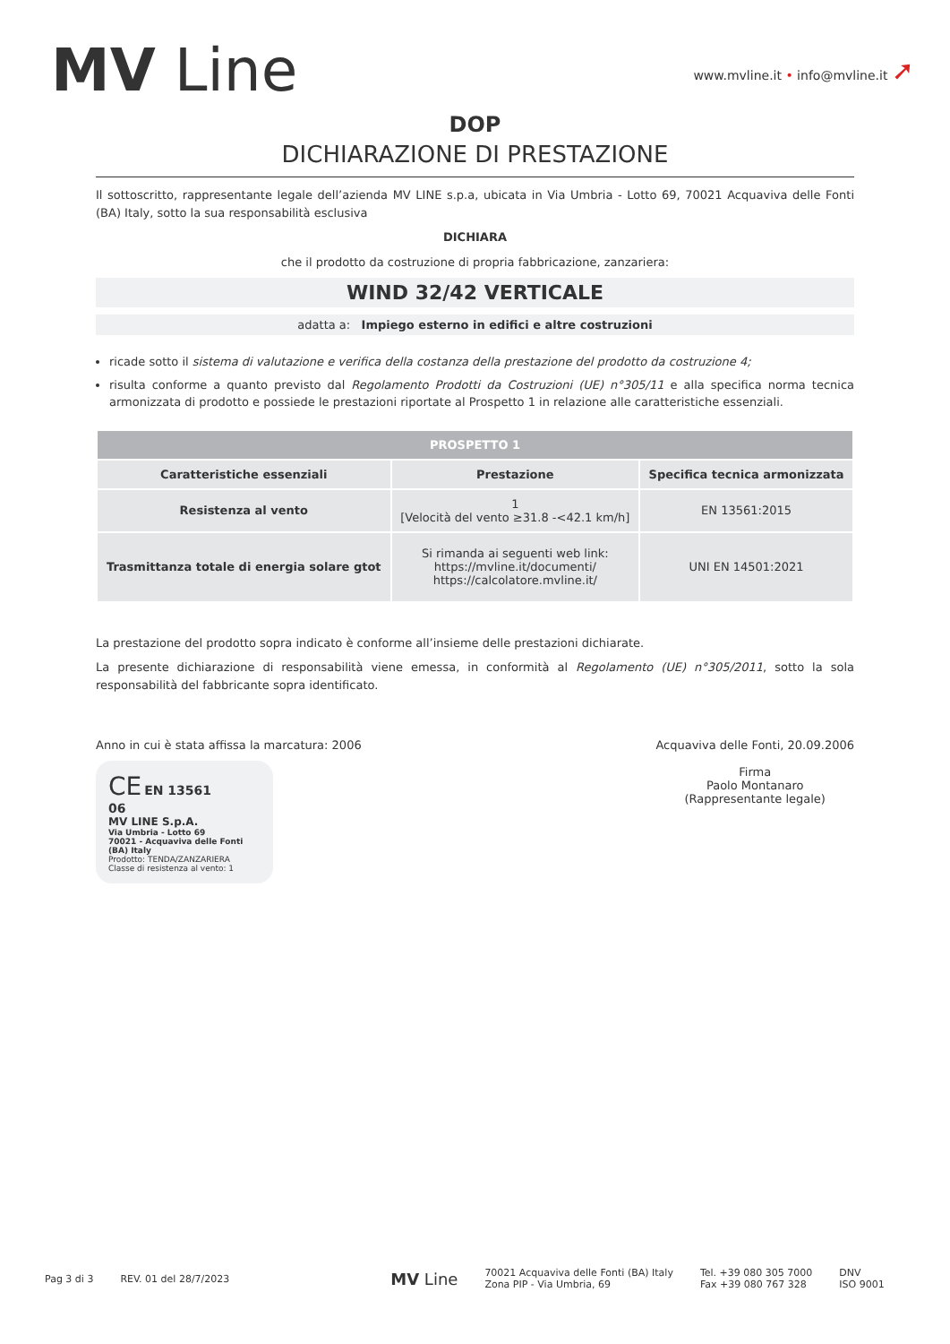MV Line
www.mvline.it • info@mvline.it ➚
DOP
DICHIARAZIONE DI PRESTAZIONE
Il sottoscritto, rappresentante legale dell’azienda MV LINE s.p.a, ubicata in Via Umbria - Lotto 69, 70021 Acquaviva delle Fonti (BA) Italy, sotto la sua responsabilità esclusiva
DICHIARA
che il prodotto da costruzione di propria fabbricazione, zanzariera:
WIND 32/42 VERTICALE
adatta a: Impiego esterno in edifici e altre costruzioni
ricade sotto il sistema di valutazione e verifica della costanza della prestazione del prodotto da costruzione 4;
risulta conforme a quanto previsto dal Regolamento Prodotti da Costruzioni (UE) n°305/11 e alla specifica norma tecnica armonizzata di prodotto e possiede le prestazioni riportate al Prospetto 1 in relazione alle caratteristiche essenziali.
| PROSPETTO 1 | | |
| --- | --- | --- |
| Caratteristiche essenziali | Prestazione | Specifica tecnica armonizzata |
| Resistenza al vento | 1 [Velocità del vento ≥31.8 -<42.1 km/h] | EN 13561:2015 |
| Trasmittanza totale di energia solare gtot | Si rimanda ai seguenti web link: https://mvline.it/documenti/ https://calcolatore.mvline.it/ | UNI EN 14501:2021 |
La prestazione del prodotto sopra indicato è conforme all’insieme delle prestazioni dichiarate.
La presente dichiarazione di responsabilità viene emessa, in conformità al Regolamento (UE) n°305/2011, sotto la sola responsabilità del fabbricante sopra identificato.
Anno in cui è stata affissa la marcatura: 2006
CE EN 13561
06
MV LINE S.p.A.
Via Umbria - Lotto 69
70021 - Acquaviva delle Fonti (BA) Italy
Prodotto: TENDA/ZANZARIERA
Classe di resistenza al vento: 1
Acquaviva delle Fonti, 20.09.2006
Firma
Paolo Montanaro
(Rappresentante legale)
Pag 3 di 3 REV. 01 del 28/7/2023 MV Line 70021 Acquaviva delle Fonti (BA) Italy
Zona PIP - Via Umbria, 69 Tel. +39 080 305 7000
Fax +39 080 767 328 DNV
ISO 9001